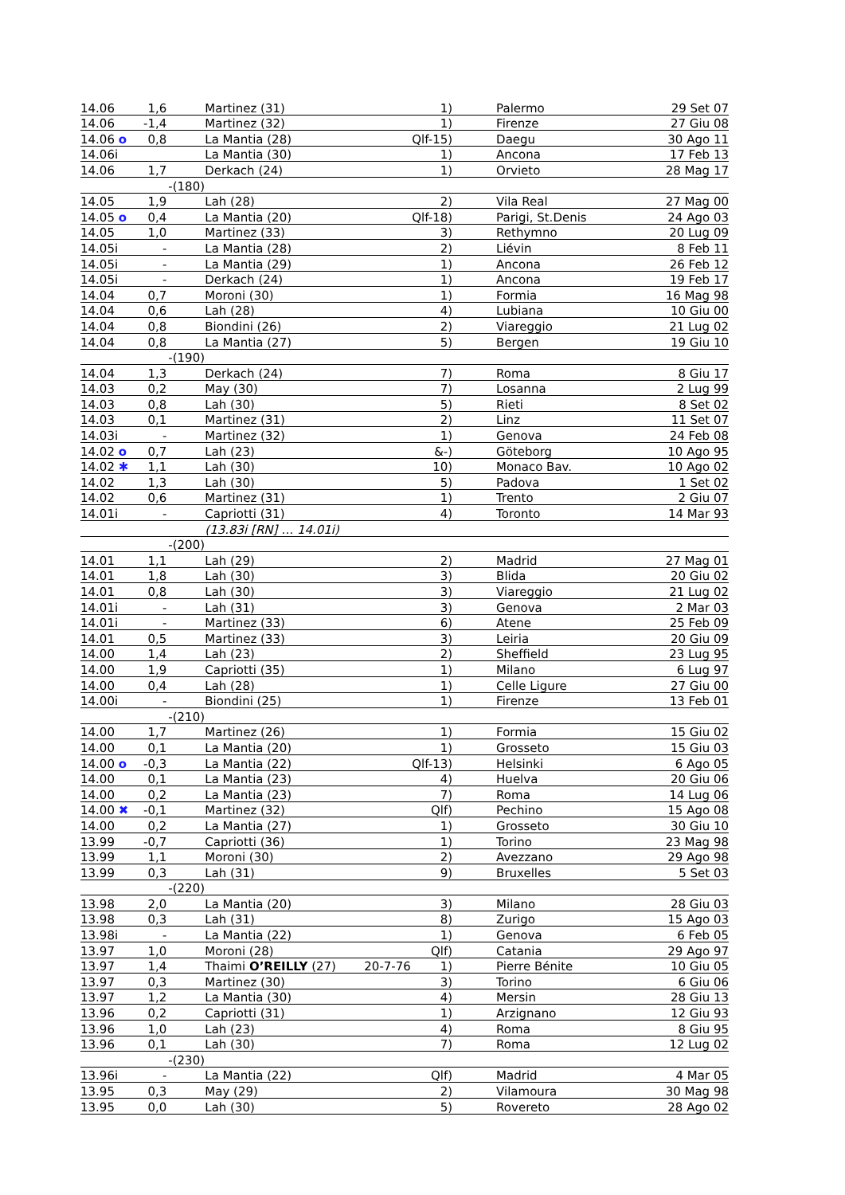| 14.06 | 1,6 | Martinez (31) | | 1) | Palermo | 29 Set 07 |
| 14.06 | -1,4 | Martinez (32) | | 1) | Firenze | 27 Giu 08 |
| 14.06 o | 0,8 | La Mantia (28) | | Qlf-15) | Daegu | 30 Ago 11 |
| 14.06i | | La Mantia (30) | | 1) | Ancona | 17 Feb 13 |
| 14.06 | 1,7 | Derkach (24) | | 1) | Orvieto | 28 Mag 17 |
| | -(180) | | | | | |
| 14.05 | 1,9 | Lah (28) | | 2) | Vila Real | 27 Mag 00 |
| 14.05 o | 0,4 | La Mantia (20) | | Qlf-18) | Parigi, St.Denis | 24 Ago 03 |
| 14.05 | 1,0 | Martinez (33) | | 3) | Rethymno | 20 Lug 09 |
| 14.05i | - | La Mantia (28) | | 2) | Liévin | 8 Feb 11 |
| 14.05i | - | La Mantia (29) | | 1) | Ancona | 26 Feb 12 |
| 14.05i | - | Derkach (24) | | 1) | Ancona | 19 Feb 17 |
| 14.04 | 0,7 | Moroni (30) | | 1) | Formia | 16 Mag 98 |
| 14.04 | 0,6 | Lah (28) | | 4) | Lubiana | 10 Giu 00 |
| 14.04 | 0,8 | Biondini (26) | | 2) | Viareggio | 21 Lug 02 |
| 14.04 | 0,8 | La Mantia (27) | | 5) | Bergen | 19 Giu 10 |
| | -(190) | | | | | |
| 14.04 | 1,3 | Derkach (24) | | 7) | Roma | 8 Giu 17 |
| 14.03 | 0,2 | May (30) | | 7) | Losanna | 2 Lug 99 |
| 14.03 | 0,8 | Lah (30) | | 5) | Rieti | 8 Set 02 |
| 14.03 | 0,1 | Martinez (31) | | 2) | Linz | 11 Set 07 |
| 14.03i | - | Martinez (32) | | 1) | Genova | 24 Feb 08 |
| 14.02 o | 0,7 | Lah (23) | | &-) | Göteborg | 10 Ago 95 |
| 14.02 ✱ | 1,1 | Lah (30) | | 10) | Monaco Bav. | 10 Ago 02 |
| 14.02 | 1,3 | Lah (30) | | 5) | Padova | 1 Set 02 |
| 14.02 | 0,6 | Martinez (31) | | 1) | Trento | 2 Giu 07 |
| 14.01i | - | Capriotti (31) | | 4) | Toronto | 14 Mar 93 |
| | | (13.83i [RN] … 14.01i) | | | | |
| | -(200) | | | | | |
| 14.01 | 1,1 | Lah (29) | | 2) | Madrid | 27 Mag 01 |
| 14.01 | 1,8 | Lah (30) | | 3) | Blida | 20 Giu 02 |
| 14.01 | 0,8 | Lah (30) | | 3) | Viareggio | 21 Lug 02 |
| 14.01i | - | Lah (31) | | 3) | Genova | 2 Mar 03 |
| 14.01i | - | Martinez (33) | | 6) | Atene | 25 Feb 09 |
| 14.01 | 0,5 | Martinez (33) | | 3) | Leiria | 20 Giu 09 |
| 14.00 | 1,4 | Lah (23) | | 2) | Sheffield | 23 Lug 95 |
| 14.00 | 1,9 | Capriotti (35) | | 1) | Milano | 6 Lug 97 |
| 14.00 | 0,4 | Lah (28) | | 1) | Celle Ligure | 27 Giu 00 |
| 14.00i | - | Biondini (25) | | 1) | Firenze | 13 Feb 01 |
| | -(210) | | | | | |
| 14.00 | 1,7 | Martinez (26) | | 1) | Formia | 15 Giu 02 |
| 14.00 | 0,1 | La Mantia (20) | | 1) | Grosseto | 15 Giu 03 |
| 14.00 o | -0,3 | La Mantia (22) | | Qlf-13) | Helsinki | 6 Ago 05 |
| 14.00 | 0,1 | La Mantia (23) | | 4) | Huelva | 20 Giu 06 |
| 14.00 | 0,2 | La Mantia (23) | | 7) | Roma | 14 Lug 06 |
| 14.00 ✖ | -0,1 | Martinez (32) | | Qlf) | Pechino | 15 Ago 08 |
| 14.00 | 0,2 | La Mantia (27) | | 1) | Grosseto | 30 Giu 10 |
| 13.99 | -0,7 | Capriotti (36) | | 1) | Torino | 23 Mag 98 |
| 13.99 | 1,1 | Moroni (30) | | 2) | Avezzano | 29 Ago 98 |
| 13.99 | 0,3 | Lah (31) | | 9) | Bruxelles | 5 Set 03 |
| | -(220) | | | | | |
| 13.98 | 2,0 | La Mantia (20) | | 3) | Milano | 28 Giu 03 |
| 13.98 | 0,3 | Lah (31) | | 8) | Zurigo | 15 Ago 03 |
| 13.98i | - | La Mantia (22) | | 1) | Genova | 6 Feb 05 |
| 13.97 | 1,0 | Moroni (28) | | Qlf) | Catania | 29 Ago 97 |
| 13.97 | 1,4 | Thaimi O’REILLY (27) | 20-7-76 | 1) | Pierre Bénite | 10 Giu 05 |
| 13.97 | 0,3 | Martinez (30) | | 3) | Torino | 6 Giu 06 |
| 13.97 | 1,2 | La Mantia (30) | | 4) | Mersin | 28 Giu 13 |
| 13.96 | 0,2 | Capriotti (31) | | 1) | Arzignano | 12 Giu 93 |
| 13.96 | 1,0 | Lah (23) | | 4) | Roma | 8 Giu 95 |
| 13.96 | 0,1 | Lah (30) | | 7) | Roma | 12 Lug 02 |
| | -(230) | | | | | |
| 13.96i | - | La Mantia (22) | | Qlf) | Madrid | 4 Mar 05 |
| 13.95 | 0,3 | May (29) | | 2) | Vilamoura | 30 Mag 98 |
| 13.95 | 0,0 | Lah (30) | | 5) | Rovereto | 28 Ago 02 |